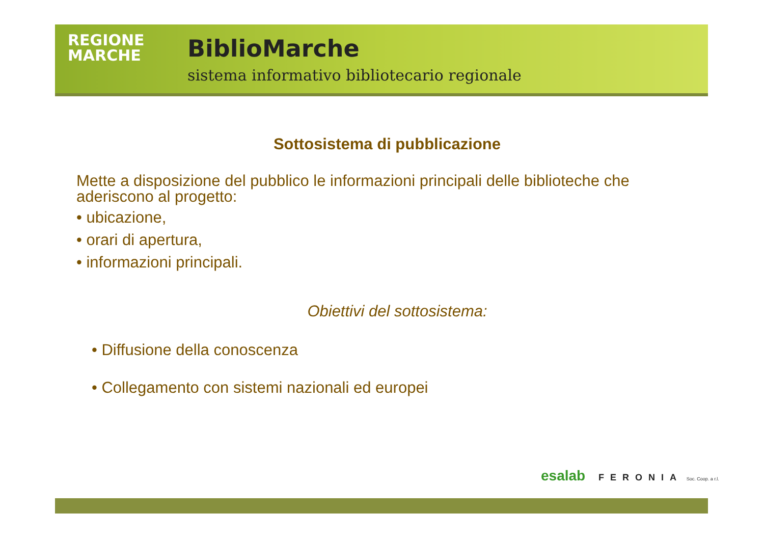REGIONE
MARCHE
BiblioMarche
sistema informativo bibliotecario regionale
Sottosistema di pubblicazione
Mette a disposizione del pubblico le informazioni principali delle biblioteche che aderiscono al progetto:
• ubicazione,
• orari di apertura,
• informazioni principali.
Obiettivi del sottosistema:
• Diffusione della conoscenza
• Collegamento con sistemi nazionali ed europei
esalab FERONIA Soc. Coop. a r.l.